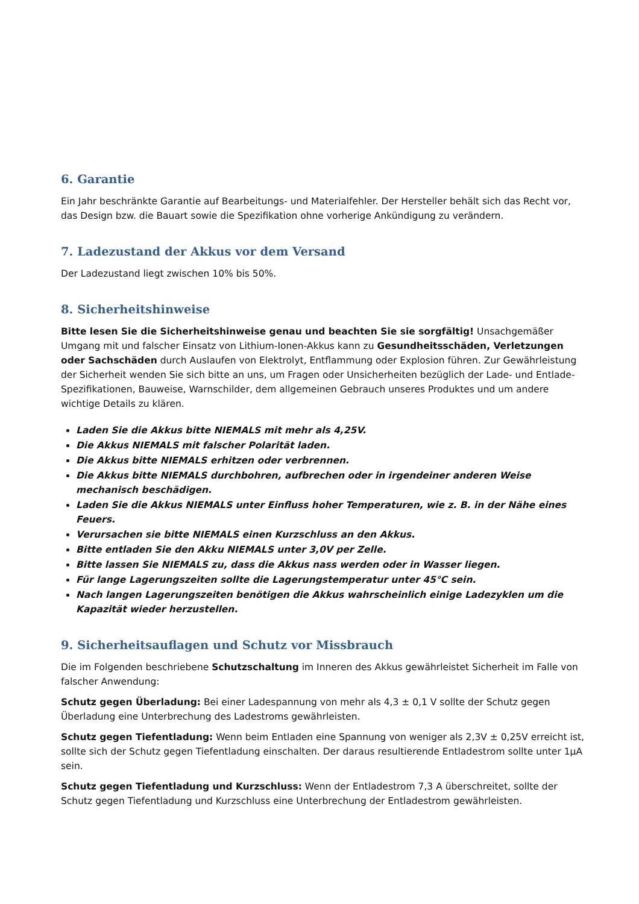6. Garantie
Ein Jahr beschränkte Garantie auf Bearbeitungs- und Materialfehler. Der Hersteller behält sich das Recht vor, das Design bzw. die Bauart sowie die Spezifikation ohne vorherige Ankündigung zu verändern.
7. Ladezustand der Akkus vor dem Versand
Der Ladezustand liegt zwischen 10% bis 50%.
8. Sicherheitshinweise
Bitte lesen Sie die Sicherheitshinweise genau und beachten Sie sie sorgfältig! Unsachgemäßer Umgang mit und falscher Einsatz von Lithium-Ionen-Akkus kann zu Gesundheitsschäden, Verletzungen oder Sachschäden durch Auslaufen von Elektrolyt, Entflammung oder Explosion führen. Zur Gewährleistung der Sicherheit wenden Sie sich bitte an uns, um Fragen oder Unsicherheiten bezüglich der Lade- und Entlade-Spezifikationen, Bauweise, Warnschilder, dem allgemeinen Gebrauch unseres Produktes und um andere wichtige Details zu klären.
Laden Sie die Akkus bitte NIEMALS mit mehr als 4,25V.
Die Akkus NIEMALS mit falscher Polarität laden.
Die Akkus bitte NIEMALS erhitzen oder verbrennen.
Die Akkus bitte NIEMALS durchbohren, aufbrechen oder in irgendeiner anderen Weise mechanisch beschädigen.
Laden Sie die Akkus NIEMALS unter Einfluss hoher Temperaturen, wie z. B. in der Nähe eines Feuers.
Verursachen sie bitte NIEMALS einen Kurzschluss an den Akkus.
Bitte entladen Sie den Akku NIEMALS unter 3,0V per Zelle.
Bitte lassen Sie NIEMALS zu, dass die Akkus nass werden oder in Wasser liegen.
Für lange Lagerungszeiten sollte die Lagerungstemperatur unter 45°C sein.
Nach langen Lagerungszeiten benötigen die Akkus wahrscheinlich einige Ladezyklen um die Kapazität wieder herzustellen.
9. Sicherheitsauflagen und Schutz vor Missbrauch
Die im Folgenden beschriebene Schutzschaltung im Inneren des Akkus gewährleistet Sicherheit im Falle von falscher Anwendung:
Schutz gegen Überladung: Bei einer Ladespannung von mehr als 4,3 ± 0,1 V sollte der Schutz gegen Überladung eine Unterbrechung des Ladestroms gewährleisten.
Schutz gegen Tiefentladung: Wenn beim Entladen eine Spannung von weniger als 2,3V ± 0,25V erreicht ist, sollte sich der Schutz gegen Tiefentladung einschalten. Der daraus resultierende Entladestrom sollte unter 1µA sein.
Schutz gegen Tiefentladung und Kurzschluss: Wenn der Entladestrom 7,3 A überschreitet, sollte der Schutz gegen Tiefentladung und Kurzschluss eine Unterbrechung der Entladestrom gewährleisten.